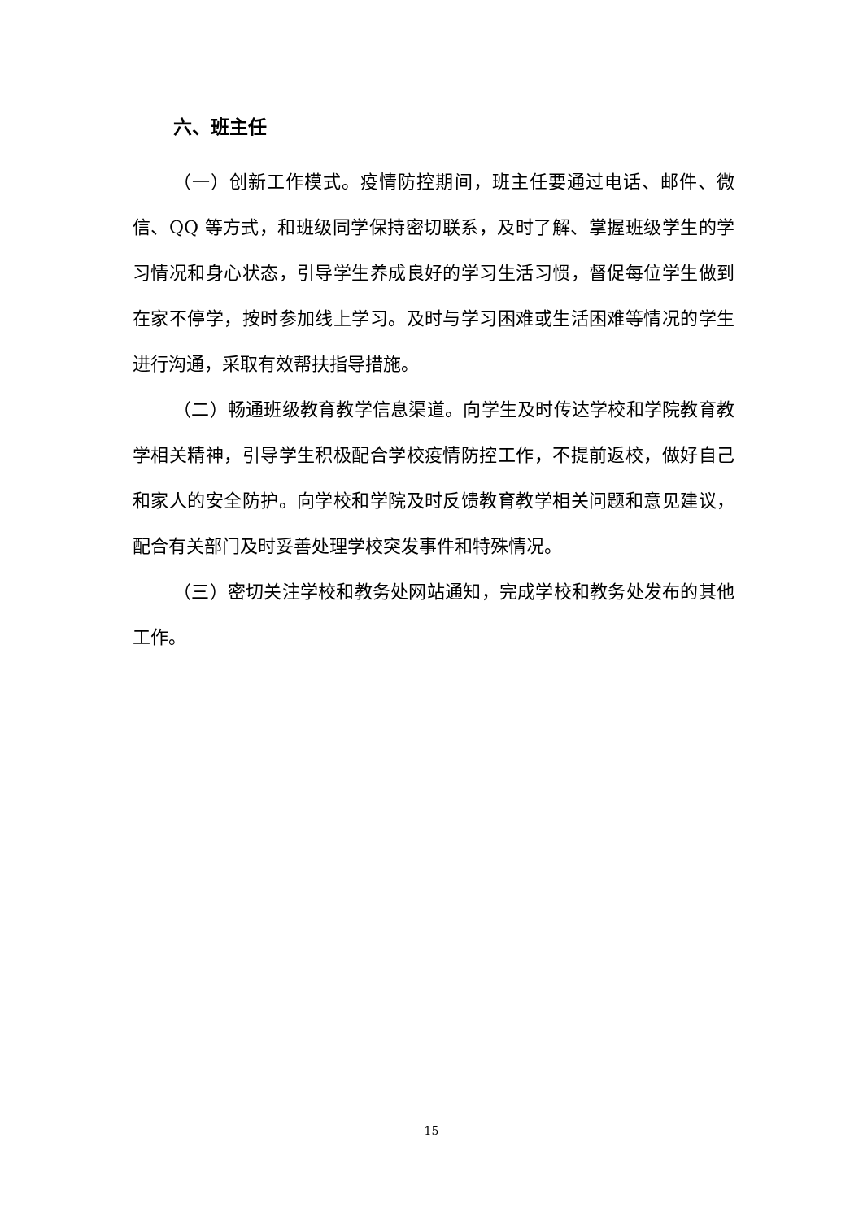六、班主任
（一）创新工作模式。疫情防控期间，班主任要通过电话、邮件、微信、QQ 等方式，和班级同学保持密切联系，及时了解、掌握班级学生的学习情况和身心状态，引导学生养成良好的学习生活习惯，督促每位学生做到在家不停学，按时参加线上学习。及时与学习困难或生活困难等情况的学生进行沟通，采取有效帮扶指导措施。
（二）畅通班级教育教学信息渠道。向学生及时传达学校和学院教育教学相关精神，引导学生积极配合学校疫情防控工作，不提前返校，做好自己和家人的安全防护。向学校和学院及时反馈教育教学相关问题和意见建议，配合有关部门及时妥善处理学校突发事件和特殊情况。
（三）密切关注学校和教务处网站通知，完成学校和教务处发布的其他工作。
15